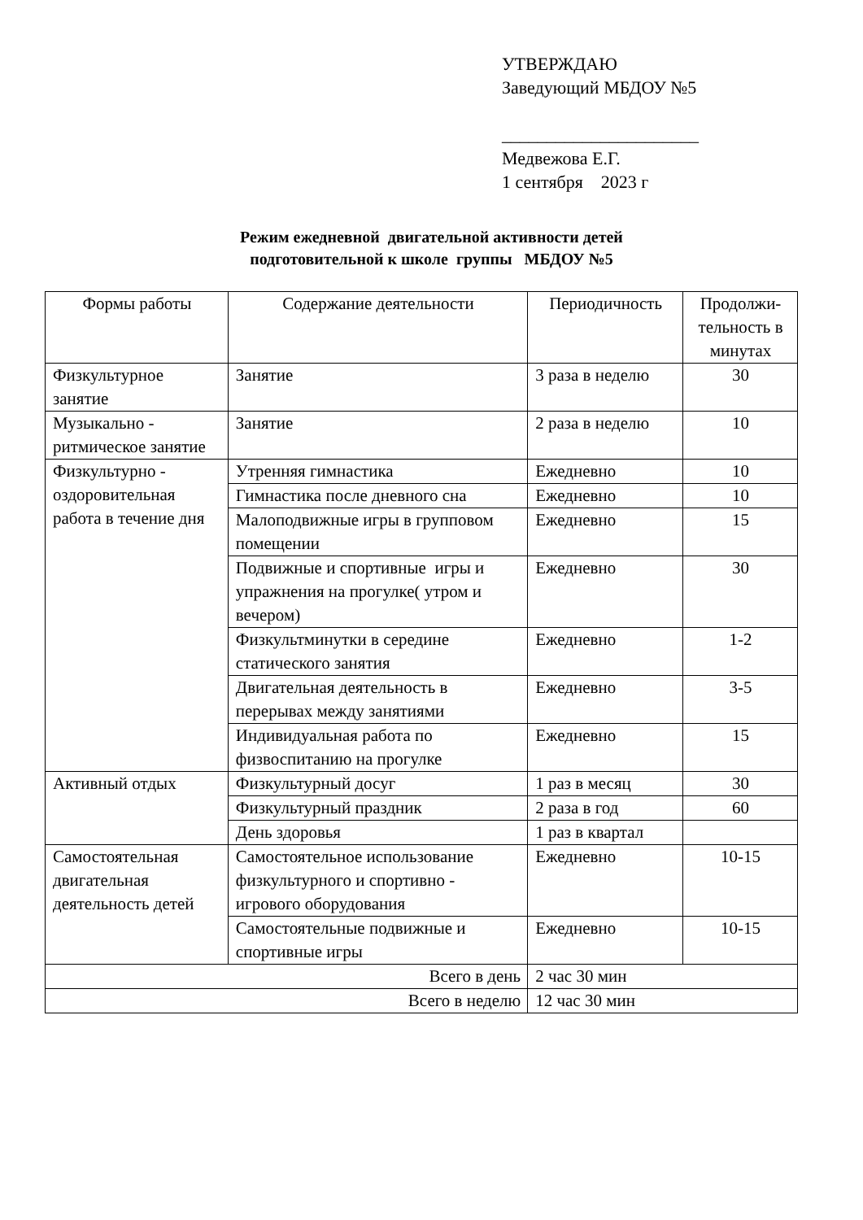УТВЕРЖДАЮ
Заведующий МБДОУ №5
______________________
Медвежова Е.Г.
1 сентября 2023 г
Режим ежедневной двигательной активности детей
подготовительной к школе группы МБДОУ №5
| Формы работы | Содержание деятельности | Периодичность | Продолжи-тельность в минутах |
| --- | --- | --- | --- |
| Физкультурное занятие | Занятие | 3 раза в неделю | 30 |
| Музыкально - ритмическое занятие | Занятие | 2 раза в неделю | 10 |
| Физкультурно - оздоровительная работа в течение дня | Утренняя гимнастика | Ежедневно | 10 |
| | Гимнастика после дневного сна | Ежедневно | 10 |
| | Малоподвижные игры в групповом помещении | Ежедневно | 15 |
| | Подвижные и спортивные игры и упражнения на прогулке( утром и вечером) | Ежедневно | 30 |
| | Физкультминутки в середине статического занятия | Ежедневно | 1-2 |
| | Двигательная деятельность в перерывах между занятиями | Ежедневно | 3-5 |
| | Индивидуальная работа по физвоспитанию на прогулке | Ежедневно | 15 |
| Активный отдых | Физкультурный досуг | 1 раз в месяц | 30 |
| | Физкультурный праздник | 2 раза в год | 60 |
| | День здоровья | 1 раз в квартал | |
| Самостоятельная двигательная деятельность детей | Самостоятельное использование физкультурного и спортивно - игрового оборудования | Ежедневно | 10-15 |
| | Самостоятельные подвижные и спортивные игры | Ежедневно | 10-15 |
| Всего в день | | 2 час 30 мин | |
| Всего в неделю | | 12 час 30 мин | |